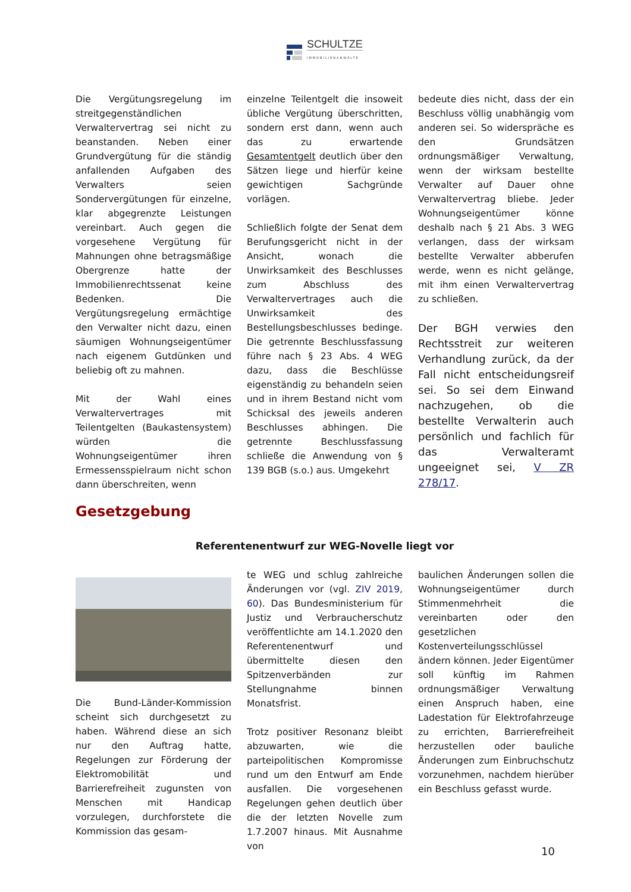SCHULTZE
IMMOBILIENANWÄLTE
Die Vergütungsregelung im streitgegenständlichen Verwaltervertrag sei nicht zu beanstanden. Neben einer Grundvergütung für die ständig anfallenden Aufgaben des Verwalters seien Sondervergütungen für einzelne, klar abgegrenzte Leistungen vereinbart. Auch gegen die vorgesehene Vergütung für Mahnungen ohne betragsmäßige Obergrenze hatte der Immobilienrechtssenat keine Bedenken. Die Vergütungsregelung ermächtige den Verwalter nicht dazu, einen säumigen Wohnungseigentümer nach eigenem Gutdünken und beliebig oft zu mahnen.
Mit der Wahl eines Verwaltervertrages mit Teilentgelten (Baukastensystem) würden die Wohnungseigentümer ihren Ermessensspielraum nicht schon dann überschreiten, wenn
einzelne Teilentgelt die insoweit übliche Vergütung überschritten, sondern erst dann, wenn auch das zu erwartende Gesamtentgelt deutlich über den Sätzen liege und hierfür keine gewichtigen Sachgründe vorlägen.
Schließlich folgte der Senat dem Berufungsgericht nicht in der Ansicht, wonach die Unwirksamkeit des Beschlusses zum Abschluss des Verwaltervertrages auch die Unwirksamkeit des Bestellungsbeschlusses bedinge. Die getrennte Beschlussfassung führe nach § 23 Abs. 4 WEG dazu, dass die Beschlüsse eigenständig zu behandeln seien und in ihrem Bestand nicht vom Schicksal des jeweils anderen Beschlusses abhingen. Die getrennte Beschlussfassung schließe die Anwendung von § 139 BGB (s.o.) aus. Umgekehrt
bedeute dies nicht, dass der ein Beschluss völlig unabhängig vom anderen sei. So widerspräche es den Grundsätzen ordnungsmäßiger Verwaltung, wenn der wirksam bestellte Verwalter auf Dauer ohne Verwaltervertrag bliebe. Jeder Wohnungseigentümer könne deshalb nach § 21 Abs. 3 WEG verlangen, dass der wirksam bestellte Verwalter abberufen werde, wenn es nicht gelänge, mit ihm einen Verwaltervertrag zu schließen.
Der BGH verwies den Rechtsstreit zur weiteren Verhandlung zurück, da der Fall nicht entscheidungsreif sei. So sei dem Einwand nachzugehen, ob die bestellte Verwalterin auch persönlich und fachlich für das Verwalteramt ungeeignet sei, V ZR 278/17.
Gesetzgebung
Referentenentwurf zur WEG-Novelle liegt vor
Die Bund-Länder-Kommission scheint sich durchgesetzt zu haben. Während diese an sich nur den Auftrag hatte, Regelungen zur Förderung der Elektromobilität und Barrierefreiheit zugunsten von Menschen mit Handicap vorzulegen, durchforstete die Kommission das gesam-
te WEG und schlug zahlreiche Änderungen vor (vgl. ZIV 2019, 60). Das Bundesministerium für Justiz und Verbraucherschutz veröffentlichte am 14.1.2020 den Referentenentwurf und übermittelte diesen den Spitzenverbänden zur Stellungnahme binnen Monatsfrist.
Trotz positiver Resonanz bleibt abzuwarten, wie die parteipolitischen Kompromisse rund um den Entwurf am Ende ausfallen. Die vorgesehenen Regelungen gehen deutlich über die der letzten Novelle zum 1.7.2007 hinaus. Mit Ausnahme von
baulichen Änderungen sollen die Wohnungseigentümer durch Stimmenmehrheit die vereinbarten oder den gesetzlichen Kostenverteilungsschlüssel ändern können. Jeder Eigentümer soll künftig im Rahmen ordnungsmäßiger Verwaltung einen Anspruch haben, eine Ladestation für Elektrofahrzeuge zu errichten, Barrierefreiheit herzustellen oder bauliche Änderungen zum Einbruchschutz vorzunehmen, nachdem hierüber ein Beschluss gefasst wurde.
10